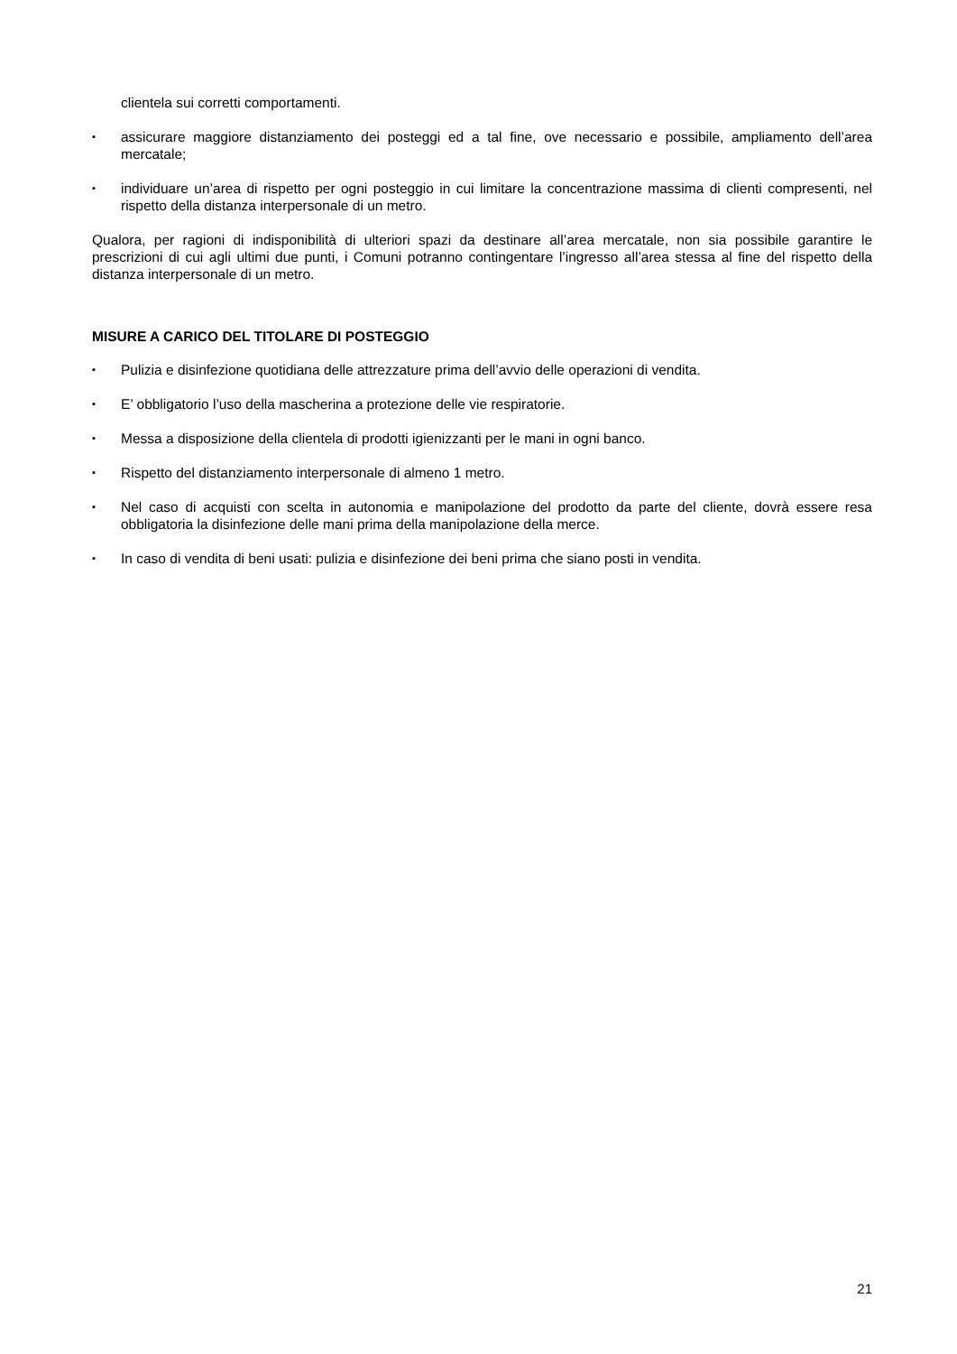clientela sui corretti comportamenti.
▪ assicurare maggiore distanziamento dei posteggi ed a tal fine, ove necessario e possibile, ampliamento dell’area mercatale;
▪ individuare un’area di rispetto per ogni posteggio in cui limitare la concentrazione massima di clienti compresenti, nel rispetto della distanza interpersonale di un metro.
Qualora, per ragioni di indisponibilità di ulteriori spazi da destinare all’area mercatale, non sia possibile garantire le prescrizioni di cui agli ultimi due punti, i Comuni potranno contingentare l’ingresso all’area stessa al fine del rispetto della distanza interpersonale di un metro.
MISURE A CARICO DEL TITOLARE DI POSTEGGIO
▪ Pulizia e disinfezione quotidiana delle attrezzature prima dell’avvio delle operazioni di vendita.
▪ E’ obbligatorio l’uso della mascherina a protezione delle vie respiratorie.
▪ Messa a disposizione della clientela di prodotti igienizzanti per le mani in ogni banco.
▪ Rispetto del distanziamento interpersonale di almeno 1 metro.
▪ Nel caso di acquisti con scelta in autonomia e manipolazione del prodotto da parte del cliente, dovrà essere resa obbligatoria la disinfezione delle mani prima della manipolazione della merce.
▪ In caso di vendita di beni usati: pulizia e disinfezione dei beni prima che siano posti in vendita.
21